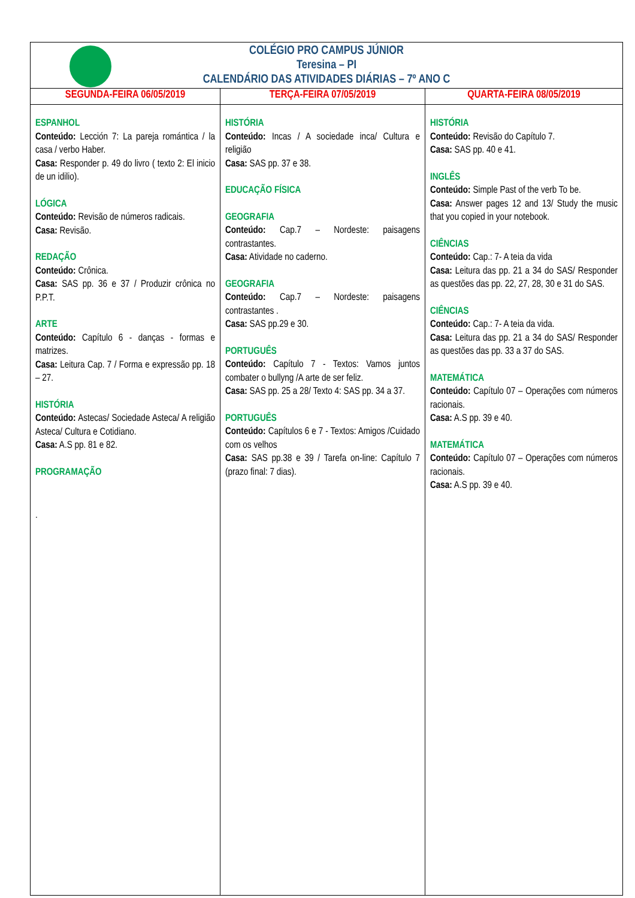| COLÉGIO PRO CAMPUS JÚNIOR Teresina – PI CALENDÁRIO DAS ATIVIDADES DIÁRIAS – 7º ANO C | | |
| SEGUNDA-FEIRA 06/05/2019 | TERÇA-FEIRA 07/05/2019 | QUARTA-FEIRA 08/05/2019 |
| ESPANHOL Conteúdo: Lección 7: La pareja romántica / la casa / verbo Haber. Casa: Responder p. 49 do livro ( texto 2: El inicio de un idilio). LÓGICA Conteúdo: Revisão de números radicais. Casa: Revisão. REDAÇÃO Conteúdo: Crônica. Casa: SAS pp. 36 e 37 / Produzir crônica no P.P.T. ARTE Conteúdo: Capítulo 6 - danças - formas e matrizes. Casa: Leitura Cap. 7 / Forma e expressão pp. 18 – 27. HISTÓRIA Conteúdo: Astecas/ Sociedade Asteca/ A religião Asteca/ Cultura e Cotidiano. Casa: A.S pp. 81 e 82. PROGRAMAÇÃO . | HISTÓRIA Conteúdo: Incas / A sociedade inca/ Cultura e religião Casa: SAS pp. 37 e 38. EDUCAÇÃO FÍSICA GEOGRAFIA Conteúdo: Cap.7 – Nordeste: paisagens contrastantes. Casa: Atividade no caderno. GEOGRAFIA Conteúdo: Cap.7 – Nordeste: paisagens contrastantes . Casa: SAS pp.29 e 30. PORTUGUÊS Conteúdo: Capítulo 7 - Textos: Vamos juntos combater o bullyng /A arte de ser feliz. Casa: SAS pp. 25 a 28/ Texto 4: SAS pp. 34 a 37. PORTUGUÊS Conteúdo: Capítulos 6 e 7 - Textos: Amigos /Cuidado com os velhos Casa: SAS pp.38 e 39 / Tarefa on-line: Capítulo 7 (prazo final: 7 dias). | HISTÓRIA Conteúdo: Revisão do Capítulo 7. Casa: SAS pp. 40 e 41. INGLÊS Conteúdo: Simple Past of the verb To be. Casa: Answer pages 12 and 13/ Study the music that you copied in your notebook. CIÊNCIAS Conteúdo: Cap.: 7- A teia da vida Casa: Leitura das pp. 21 a 34 do SAS/ Responder as questões das pp. 22, 27, 28, 30 e 31 do SAS. CIÊNCIAS Conteúdo: Cap.: 7- A teia da vida. Casa: Leitura das pp. 21 a 34 do SAS/ Responder as questões das pp. 33 a 37 do SAS. MATEMÁTICA Conteúdo: Capítulo 07 – Operações com números racionais. Casa: A.S pp. 39 e 40. MATEMÁTICA Conteúdo: Capítulo 07 – Operações com números racionais. Casa: A.S pp. 39 e 40. |